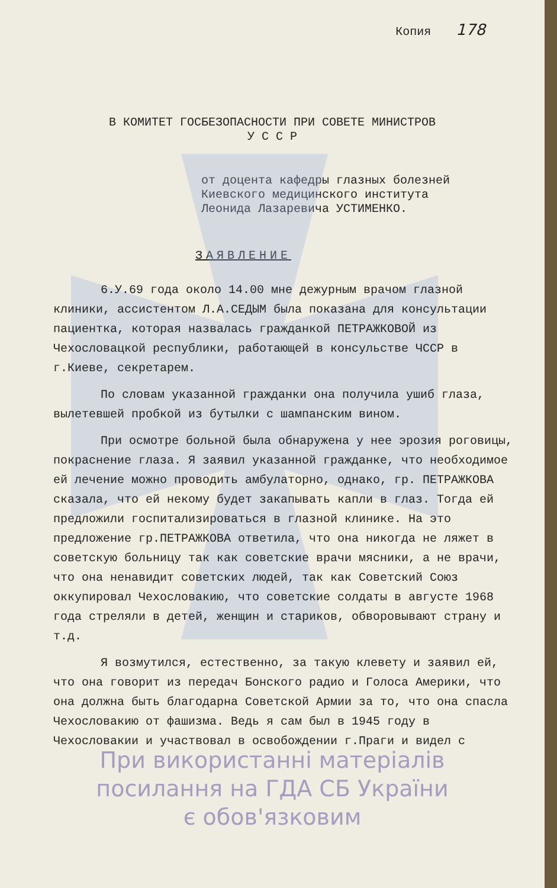Копия 178
В КОМИТЕТ ГОСБЕЗОПАСНОСТИ ПРИ СОВЕТЕ МИНИСТРОВ
У С С Р
от доцента кафедры глазных болезней
Киевского медицинского института
Леонида Лазаревича УСТИМЕНКО.
ЗАЯВЛЕНИЕ
6.У.69 года около 14.00 мне дежурным врачом глазной клиники, ассистентом Л.А.СЕДЫМ была показана для консультации пациентка, которая назвалась гражданкой ПЕТРАЖКОВОЙ из Чехословацкой республики, работающей в консульстве ЧССР в г.Киеве, секретарем.
По словам указанной гражданки она получила ушиб глаза, вылетевшей пробкой из бутылки с шампанским вином.
При осмотре больной была обнаружена у нее эрозия роговицы, покраснение глаза. Я заявил указанной гражданке, что необходимое ей лечение можно проводить амбулаторно, однако, гр. ПЕТРАЖКОВА сказала, что ей некому будет закапывать капли в глаз. Тогда ей предложили госпитализироваться в глазной клинике. На это предложение гр.ПЕТРАЖКОВА ответила, что она никогда не ляжет в советскую больницу так как советские врачи мясники, а не врачи, что она ненавидит советских людей, так как Советский Союз оккупировал Чехословакию, что советские солдаты в августе 1968 года стреляли в детей, женщин и стариков, обворовывают страну и т.д.
Я возмутился, естественно, за такую клевету и заявил ей, что она говорит из передач Бонского радио и Голоса Америки, что она должна быть благодарна Советской Армии за то, что она спасла Чехословакию от фашизма. Ведь я сам был в 1945 году в Чехословакии и участвовал в освобождении г.Праги и видел с
При використанні матеріалів
посилання на ГДА СБ України
є обов'язковим